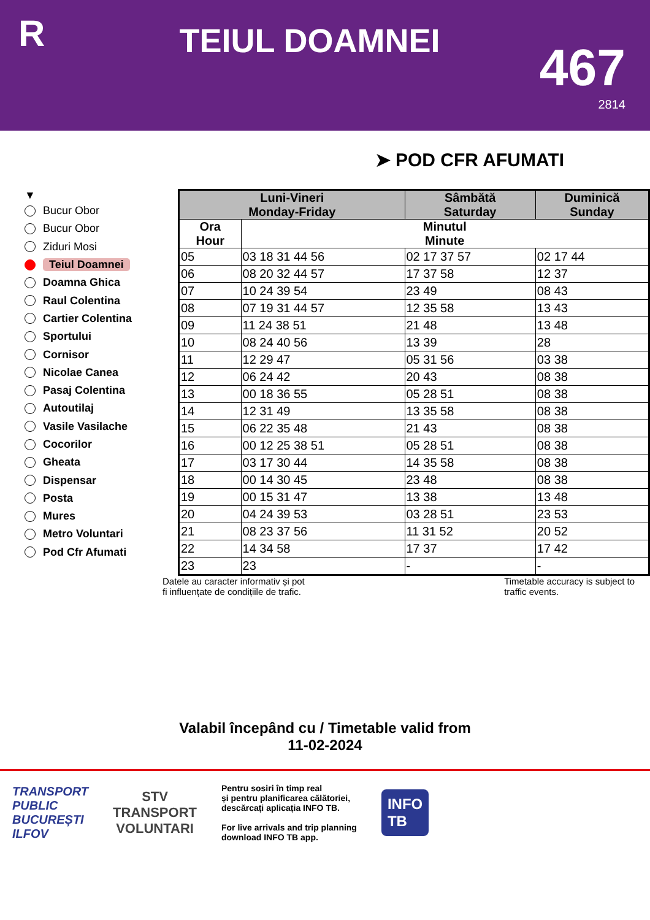R
TEIUL DOAMNEI
467
2814
➤ POD CFR AFUMATI
▼
Bucur Obor
Bucur Obor
Ziduri Mosi
Teiul Doamnei
Doamna Ghica
Raul Colentina
Cartier Colentina
Sportului
Cornisor
Nicolae Canea
Pasaj Colentina
Autoutilaj
Vasile Vasilache
Cocorilor
Gheata
Dispensar
Posta
Mures
Metro Voluntari
Pod Cfr Afumati
| Luni-Vineri Monday-Friday | | Sâmbătă Saturday | Duminică Sunday |
| --- | --- | --- | --- |
| Ora Hour | Minutul Minute | | |
| 05 | 03 18 31 44 56 | 02 17 37 57 | 02 17 44 |
| 06 | 08 20 32 44 57 | 17 37 58 | 12 37 |
| 07 | 10 24 39 54 | 23 49 | 08 43 |
| 08 | 07 19 31 44 57 | 12 35 58 | 13 43 |
| 09 | 11 24 38 51 | 21 48 | 13 48 |
| 10 | 08 24 40 56 | 13 39 | 28 |
| 11 | 12 29 47 | 05 31 56 | 03 38 |
| 12 | 06 24 42 | 20 43 | 08 38 |
| 13 | 00 18 36 55 | 05 28 51 | 08 38 |
| 14 | 12 31 49 | 13 35 58 | 08 38 |
| 15 | 06 22 35 48 | 21 43 | 08 38 |
| 16 | 00 12 25 38 51 | 05 28 51 | 08 38 |
| 17 | 03 17 30 44 | 14 35 58 | 08 38 |
| 18 | 00 14 30 45 | 23 48 | 08 38 |
| 19 | 00 15 31 47 | 13 38 | 13 48 |
| 20 | 04 24 39 53 | 03 28 51 | 23 53 |
| 21 | 08 23 37 56 | 11 31 52 | 20 52 |
| 22 | 14 34 58 | 17 37 | 17 42 |
| 23 | 23 | - | - |
Datele au caracter informativ și pot
fi influențate de condițiile de trafic.
Timetable accuracy is subject to
traffic events.
Valabil începând cu / Timetable valid from
11-02-2024
TRANSPORT
PUBLIC
BUCUREȘTI
ILFOV
STV
TRANSPORT
VOLUNTARI
Pentru sosiri în timp real
și pentru planificarea călătoriei,
descărcați aplicația INFO TB.
For live arrivals and trip planning
download INFO TB app.
INFO
TB